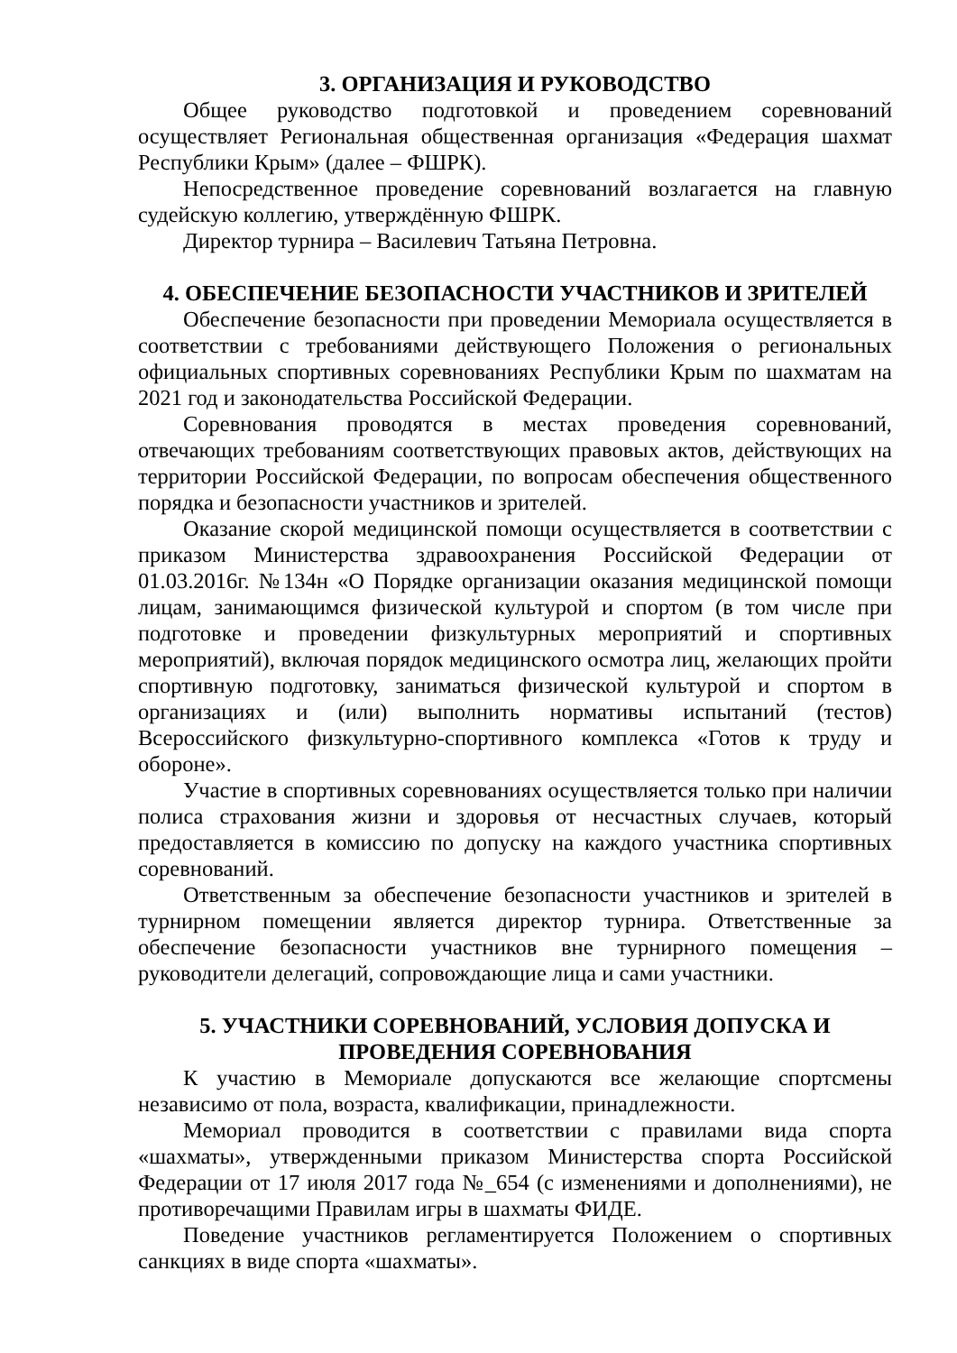3. ОРГАНИЗАЦИЯ И РУКОВОДСТВО
Общее руководство подготовкой и проведением соревнований осуществляет Региональная общественная организация «Федерация шахмат Республики Крым» (далее – ФШРК).
Непосредственное проведение соревнований возлагается на главную судейскую коллегию, утверждённую ФШРК.
Директор турнира – Василевич Татьяна Петровна.
4. ОБЕСПЕЧЕНИЕ БЕЗОПАСНОСТИ УЧАСТНИКОВ И ЗРИТЕЛЕЙ
Обеспечение безопасности при проведении Мемориала осуществляется в соответствии с требованиями действующего Положения о региональных официальных спортивных соревнованиях Республики Крым по шахматам на 2021 год и законодательства Российской Федерации.
Соревнования проводятся в местах проведения соревнований, отвечающих требованиям соответствующих правовых актов, действующих на территории Российской Федерации, по вопросам обеспечения общественного порядка и безопасности участников и зрителей.
Оказание скорой медицинской помощи осуществляется в соответствии с приказом Министерства здравоохранения Российской Федерации от 01.03.2016г. №134н «О Порядке организации оказания медицинской помощи лицам, занимающимся физической культурой и спортом (в том числе при подготовке и проведении физкультурных мероприятий и спортивных мероприятий), включая порядок медицинского осмотра лиц, желающих пройти спортивную подготовку, заниматься физической культурой и спортом в организациях и (или) выполнить нормативы испытаний (тестов) Всероссийского физкультурно-спортивного комплекса «Готов к труду и обороне».
Участие в спортивных соревнованиях осуществляется только при наличии полиса страхования жизни и здоровья от несчастных случаев, который предоставляется в комиссию по допуску на каждого участника спортивных соревнований.
Ответственным за обеспечение безопасности участников и зрителей в турнирном помещении является директор турнира. Ответственные за обеспечение безопасности участников вне турнирного помещения – руководители делегаций, сопровождающие лица и сами участники.
5. УЧАСТНИКИ СОРЕВНОВАНИЙ, УСЛОВИЯ ДОПУСКА И
ПРОВЕДЕНИЯ СОРЕВНОВАНИЯ
К участию в Мемориале допускаются все желающие спортсмены независимо от пола, возраста, квалификации, принадлежности.
Мемориал проводится в соответствии с правилами вида спорта «шахматы», утвержденными приказом Министерства спорта Российской Федерации от 17 июля 2017 года №_654 (с изменениями и дополнениями), не противоречащими Правилам игры в шахматы ФИДЕ.
Поведение участников регламентируется Положением о спортивных санкциях в виде спорта «шахматы».